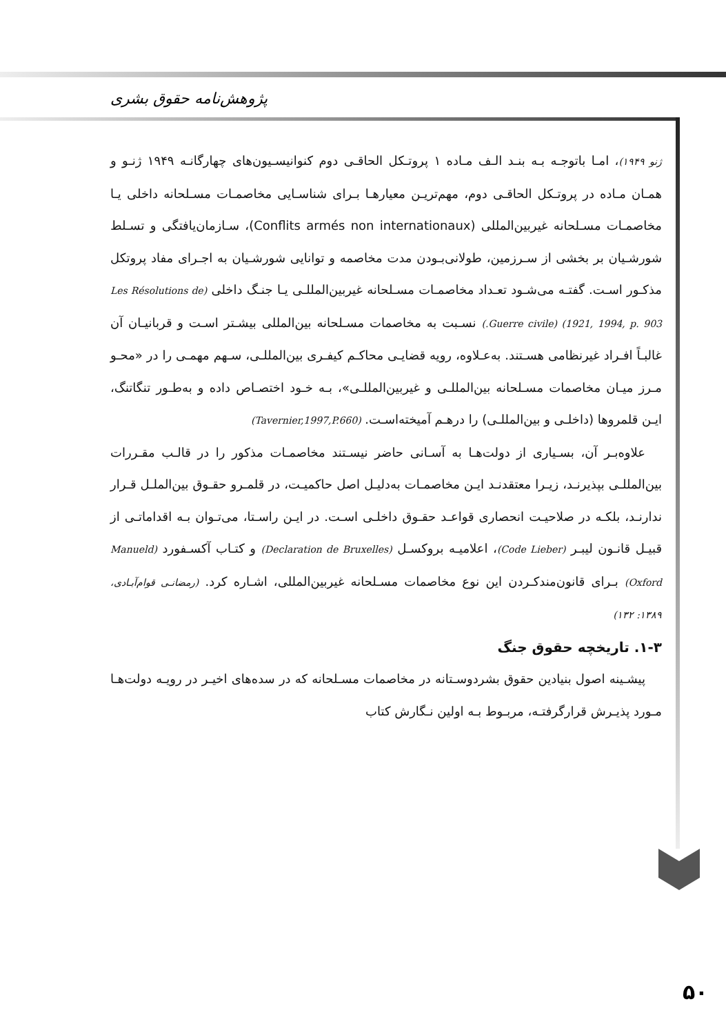پژوهش‌نامه حقوق بشری
ژنو ۱۹۴۹)، امـا باتوجـه بـه بنـد الـف مـاده ۱ پروتـکل الحاقـی دوم کنوانیسـیون‌های چهارگانـه ۱۹۴۹ ژنـو و همـان مـاده در پروتـکل الحاقـی دوم، مهم‌تریـن معیارهـا بـرای شناسـایی مخاصمـات مسـلحانه داخلی یـا مخاصمـات مسـلحانه غیربین‌المللی (Conflits armés non internationaux)، سـازمان‌یافتگی و تسـلط شورشـیان بر بخشی از سـرزمین، طولانی‌بـودن مدت مخاصمه و توانایی شورشـیان به اجـرای مفاد پروتکل مذکـور اسـت. گفتـه می‌شـود تعـداد مخاصمـات مسـلحانه غیربین‌المللـی یـا جنـگ داخلی (Les Résolutions de 1921, 1994, p. 903) (Guerre civile.) نسـبت به مخاصمات مسـلحانه بین‌المللی بیشـتر اسـت و قربانیـان آن غالبـاً افـراد غیرنظامی هسـتند. به‌عـلاوه، رویه قضایـی محاکـم کیفـری بین‌المللـی، سـهم مهمـی را در «محـو مـرز میـان مخاصمات مسـلحانه بین‌المللـی و غیربین‌المللـی»، بـه خـود اختصـاص داده و به‌طـور تنگاتنگ، ایـن قلمروها (داخلـی و بین‌المللـی) را درهـم آمیخته‌اسـت. (Tavernier,1997,P.660)
علاوه‌بـر آن، بسـیاری از دولت‌هـا به آسـانی حاضر نیسـتند مخاصمـات مذکور را در قالـب مقـررات بین‌المللـی بپذیرنـد، زیـرا معتقدنـد ایـن مخاصمـات به‌دلیـل اصل حاکمیـت، در قلمـرو حقـوق بین‌الملـل قـرار ندارنـد، بلکـه در صلاحیـت انحصاری قواعـد حقـوق داخلـی اسـت. در ایـن راسـتا، می‌تـوان بـه اقداماتـی از قبیـل قانـون لیبـر (Code Lieber)، اعلامیـه بروکسـل (Declaration de Bruxelles) و کتـاب آکسـفورد (Manueld Oxford) بـرای قانون‌مندکـردن این نوع مخاصمات مسـلحانه غیربین‌المللی، اشـاره کرد. (رمضانـی قوام‌آبـادی، ۱۳۸۹: ۱۳۲)
۱-۳. تاریخچه حقوق جنگ
پیشـینه اصول بنیادین حقوق بشردوسـتانه در مخاصمات مسـلحانه که در سده‌های اخیـر در رویـه دولت‌هـا مـورد پذیـرش قرارگرفتـه، مربـوط بـه اولین نـگارش کتاب
۵۰